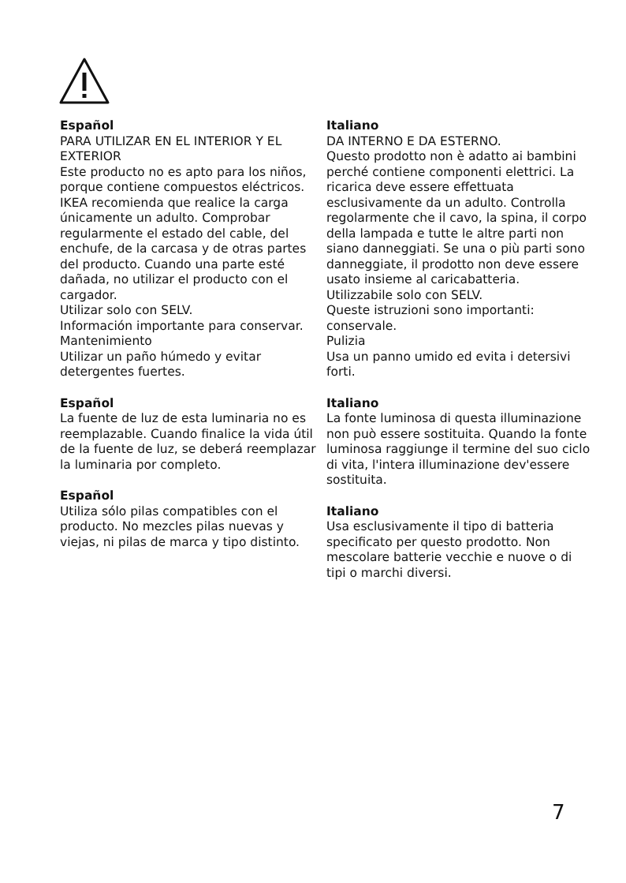Español
PARA UTILIZAR EN EL INTERIOR Y EL EXTERIOR
Este producto no es apto para los niños, porque contiene compuestos eléctricos. IKEA recomienda que realice la carga únicamente un adulto. Comprobar regularmente el estado del cable, del enchufe, de la carcasa y de otras partes del producto. Cuando una parte esté dañada, no utilizar el producto con el cargador.
Utilizar solo con SELV.
Información importante para conservar.
Mantenimiento
Utilizar un paño húmedo y evitar detergentes fuertes.
Español
La fuente de luz de esta luminaria no es reemplazable. Cuando finalice la vida útil de la fuente de luz, se deberá reemplazar la luminaria por completo.
Español
Utiliza sólo pilas compatibles con el producto. No mezcles pilas nuevas y viejas, ni pilas de marca y tipo distinto.
Italiano
DA INTERNO E DA ESTERNO.
Questo prodotto non è adatto ai bambini perché contiene componenti elettrici. La ricarica deve essere effettuata esclusivamente da un adulto. Controlla regolarmente che il cavo, la spina, il corpo della lampada e tutte le altre parti non siano danneggiati. Se una o più parti sono danneggiate, il prodotto non deve essere usato insieme al caricabatteria.
Utilizzabile solo con SELV.
Queste istruzioni sono importanti: conservale.
Pulizia
Usa un panno umido ed evita i detersivi forti.
Italiano
La fonte luminosa di questa illuminazione non può essere sostituita. Quando la fonte luminosa raggiunge il termine del suo ciclo di vita, l'intera illuminazione dev'essere sostituita.
Italiano
Usa esclusivamente il tipo di batteria specificato per questo prodotto. Non mescolare batterie vecchie e nuove o di tipi o marchi diversi.
7